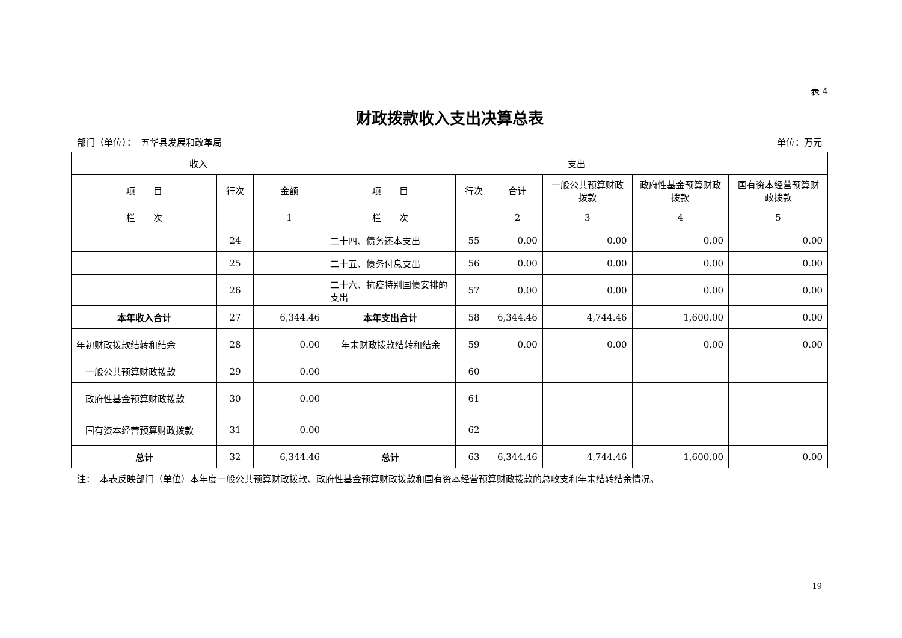表 4
财政拨款收入支出决算总表
部门（单位）：　五华县发展和改革局 单位：万元
| 收入 | | | 支出 | | | | | |
| --- | --- | --- | --- | --- | --- | --- | --- | --- |
| 项 目 | 行次 | 金额 | 项 目 | 行次 | 合计 | 一般公共预算财政拨款 | 政府性基金预算财政拨款 | 国有资本经营预算财政拨款 |
| 栏 次 | | 1 | 栏 次 | | 2 | 3 | 4 | 5 |
| | 24 | | 二十四、债务还本支出 | 55 | 0.00 | 0.00 | 0.00 | 0.00 |
| | 25 | | 二十五、债务付息支出 | 56 | 0.00 | 0.00 | 0.00 | 0.00 |
| | 26 | | 二十六、抗疫特别国债安排的支出 | 57 | 0.00 | 0.00 | 0.00 | 0.00 |
| 本年收入合计 | 27 | 6,344.46 | 本年支出合计 | 58 | 6,344.46 | 4,744.46 | 1,600.00 | 0.00 |
| 年初财政拨款结转和结余 | 28 | 0.00 | 年末财政拨款结转和结余 | 59 | 0.00 | 0.00 | 0.00 | 0.00 |
| 一般公共预算财政拨款 | 29 | 0.00 | | 60 | | | | |
| 政府性基金预算财政拨款 | 30 | 0.00 | | 61 | | | | |
| 国有资本经营预算财政拨款 | 31 | 0.00 | | 62 | | | | |
| 总计 | 32 | 6,344.46 | 总计 | 63 | 6,344.46 | 4,744.46 | 1,600.00 | 0.00 |
注：　本表反映部门（单位）本年度一般公共预算财政拨款、政府性基金预算财政拨款和国有资本经营预算财政拨款的总收支和年末结转结余情况。
19